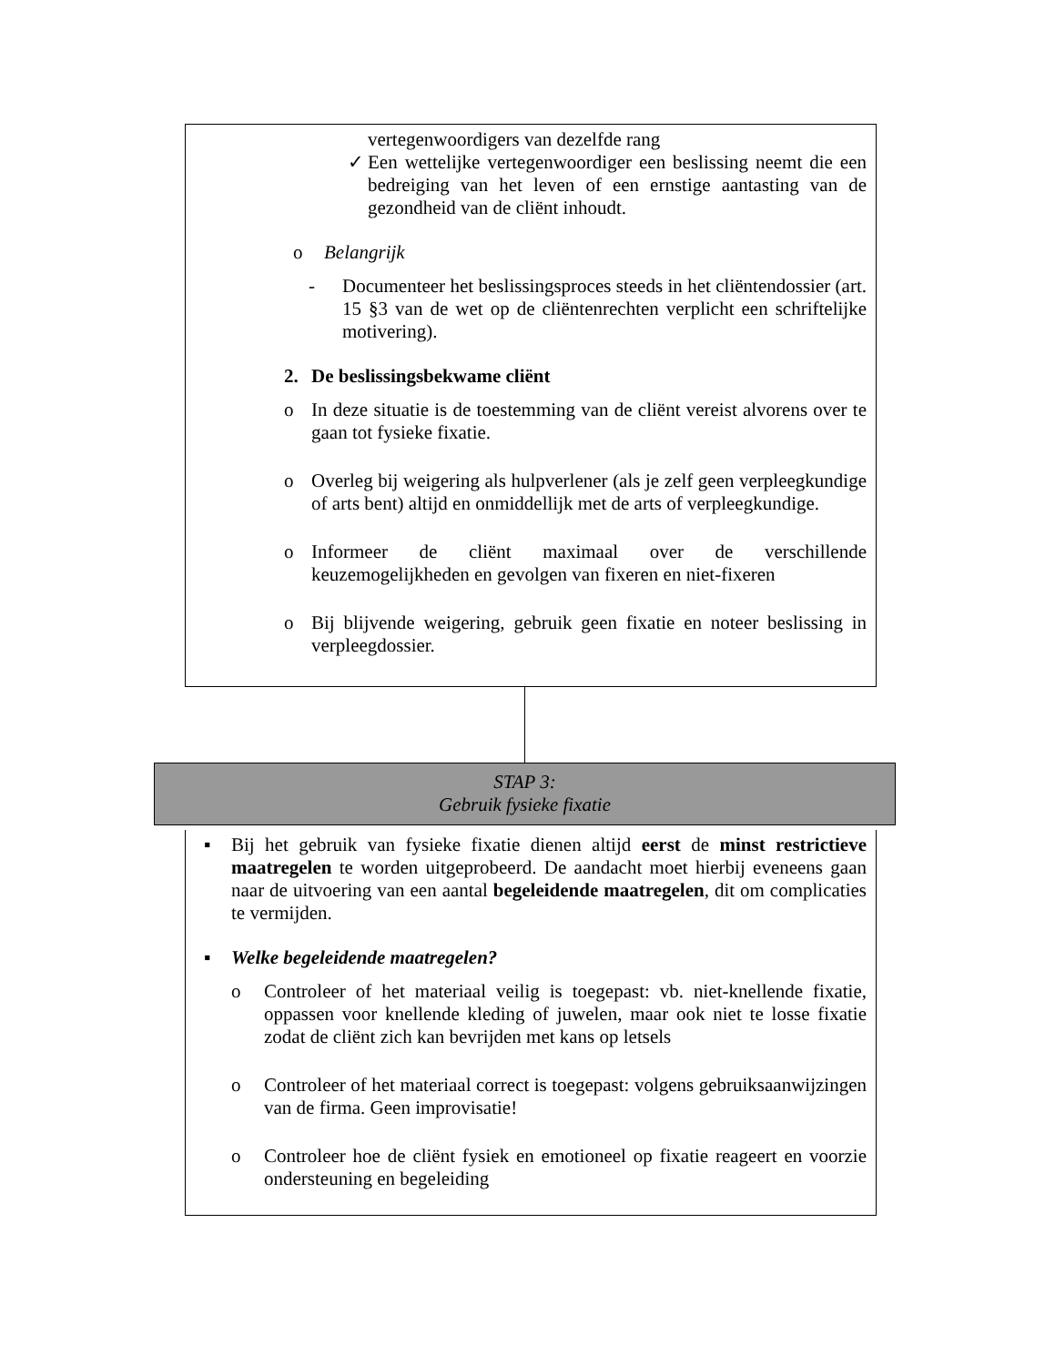vertegenwoordigers van dezelfde rang
✓
Een wettelijke vertegenwoordiger een beslissing neemt die een bedreiging van het leven of een ernstige aantasting van de gezondheid van de cliënt inhoudt.
o
Belangrijk
-
Documenteer het beslissingsproces steeds in het cliëntendossier (art. 15 §3 van de wet op de cliëntenrechten verplicht een schriftelijke motivering).
2.
De beslissingsbekwame cliënt
o
In deze situatie is de toestemming van de cliënt vereist alvorens over te gaan tot fysieke fixatie.
o
Overleg bij weigering als hulpverlener (als je zelf geen verpleegkundige of arts bent) altijd en onmiddellijk met de arts of verpleegkundige.
o
Informeer de cliënt maximaal over de verschillende keuzemogelijkheden en gevolgen van fixeren en niet-fixeren
o
Bij blijvende weigering, gebruik geen fixatie en noteer beslissing in verpleegdossier.
STAP 3:
Gebruik fysieke fixatie
▪
Bij het gebruik van fysieke fixatie dienen altijd eerst de minst restrictieve maatregelen te worden uitgeprobeerd. De aandacht moet hierbij eveneens gaan naar de uitvoering van een aantal begeleidende maatregelen, dit om complicaties te vermijden.
▪
Welke begeleidende maatregelen?
o
Controleer of het materiaal veilig is toegepast: vb. niet-knellende fixatie, oppassen voor knellende kleding of juwelen, maar ook niet te losse fixatie zodat de cliënt zich kan bevrijden met kans op letsels
o
Controleer of het materiaal correct is toegepast: volgens gebruiksaanwijzingen van de firma. Geen improvisatie!
o
Controleer hoe de cliënt fysiek en emotioneel op fixatie reageert en voorzie ondersteuning en begeleiding